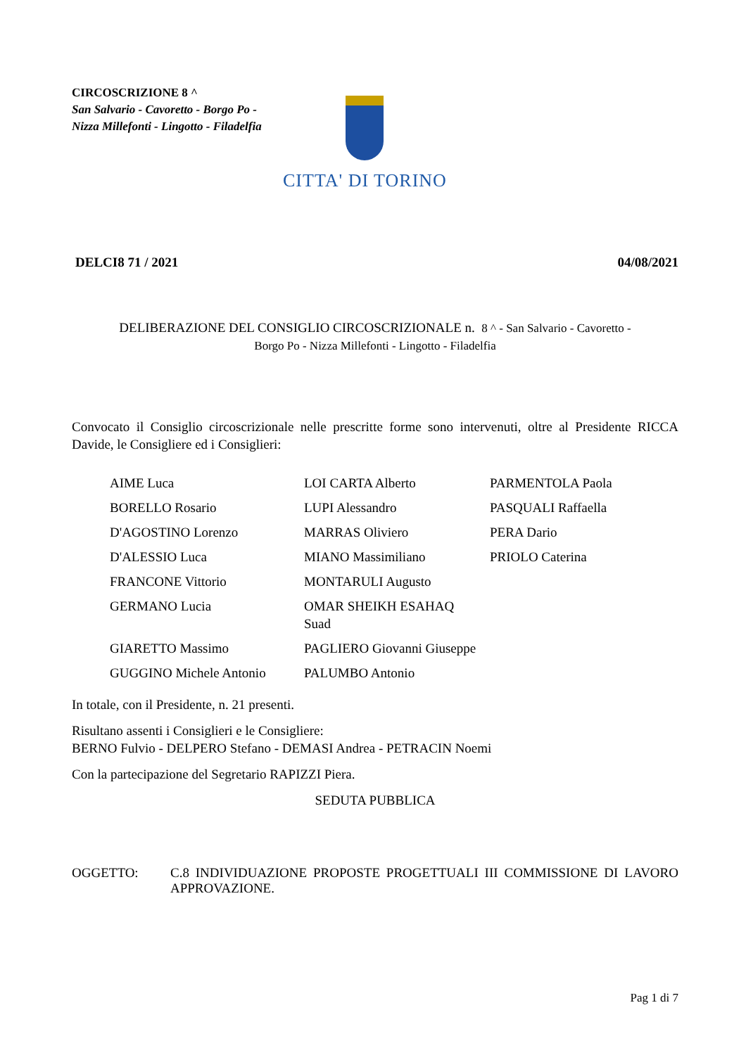CIRCOSCRIZIONE 8 ^
San Salvario - Cavoretto - Borgo Po - Nizza Millefonti - Lingotto - Filadelfia
CITTA' DI TORINO
DELCI8 71 / 2021 04/08/2021
DELIBERAZIONE DEL CONSIGLIO CIRCOSCRIZIONALE n. 8 ^ - San Salvario - Cavoretto -
Borgo Po - Nizza Millefonti - Lingotto - Filadelfia
Convocato il Consiglio circoscrizionale nelle prescritte forme sono intervenuti, oltre al Presidente RICCA Davide, le Consigliere ed i Consiglieri:
| AIME Luca | LOI CARTA Alberto | PARMENTOLA Paola |
| BORELLO Rosario | LUPI Alessandro | PASQUALI Raffaella |
| D'AGOSTINO Lorenzo | MARRAS Oliviero | PERA Dario |
| D'ALESSIO Luca | MIANO Massimiliano | PRIOLO Caterina |
| FRANCONE Vittorio | MONTARULI Augusto | |
| GERMANO Lucia | OMAR SHEIKH ESAHAQ Suad | |
| GIARETTO Massimo | PAGLIERO Giovanni Giuseppe | |
| GUGGINO Michele Antonio | PALUMBO Antonio | |
In totale, con il Presidente, n. 21 presenti.
Risultano assenti i Consiglieri e le Consigliere:
BERNO Fulvio - DELPERO Stefano - DEMASI Andrea - PETRACIN Noemi
Con la partecipazione del Segretario RAPIZZI Piera.
SEDUTA PUBBLICA
OGGETTO: C.8 INDIVIDUAZIONE PROPOSTE PROGETTUALI III COMMISSIONE DI LAVORO APPROVAZIONE.
Pag 1 di 7